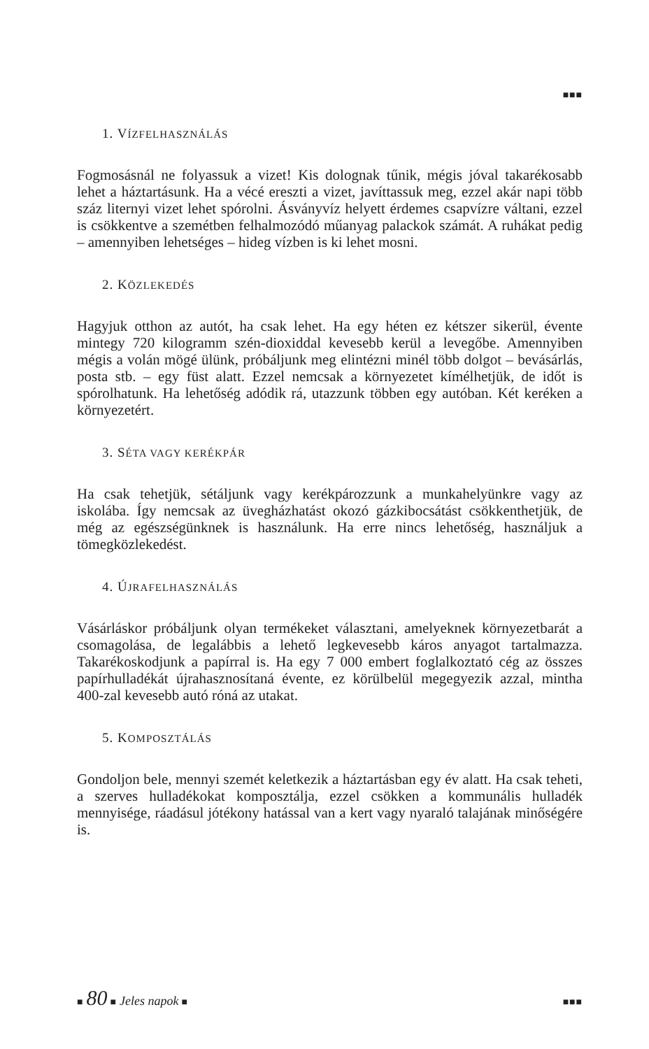■■■
1. VÍZFELHASZNÁLÁS
Fogmosásnál ne folyassuk a vizet! Kis dolognak tűnik, mégis jóval takarékosabb lehet a háztartásunk. Ha a vécé ereszti a vizet, javíttassuk meg, ezzel akár napi több száz liternyi vizet lehet spórolni. Ásványvíz helyett érdemes csapvízre váltani, ezzel is csökkentve a szemétben felhalmozódó műanyag palackok számát. A ruhákat pedig – amennyiben lehetséges – hideg vízben is ki lehet mosni.
2. KÖZLEKEDÉS
Hagyjuk otthon az autót, ha csak lehet. Ha egy héten ez kétszer sikerül, évente mintegy 720 kilogramm szén-dioxiddal kevesebb kerül a levegőbe. Amennyiben mégis a volán mögé ülünk, próbáljunk meg elintézni minél több dolgot – bevásárlás, posta stb. – egy füst alatt. Ezzel nemcsak a környezetet kímélhetjük, de időt is spórolhatunk. Ha lehetőség adódik rá, utazzunk többen egy autóban. Két keréken a környezetért.
3. SÉTA VAGY KERÉKPÁR
Ha csak tehetjük, sétáljunk vagy kerékpározzunk a munkahelyünkre vagy az iskolába. Így nemcsak az üvegházhatást okozó gázkibocsátást csökkenthetjük, de még az egészségünknek is használunk. Ha erre nincs lehetőség, használjuk a tömegközlekedést.
4. ÚJRAFELHASZNÁLÁS
Vásárláskor próbáljunk olyan termékeket választani, amelyeknek környezetbarát a csomagolása, de legalábbis a lehető legkevesebb káros anyagot tartalmazza. Takarékoskodjunk a papírral is. Ha egy 7 000 embert foglalkoztató cég az összes papírhulladékát újrahasznosítaná évente, ez körülbelül megegyezik azzal, mintha 400-zal kevesebb autó róná az utakat.
5. KOMPOSZTÁLÁS
Gondoljon bele, mennyi szemét keletkezik a háztartásban egy év alatt. Ha csak teheti, a szerves hulladékokat komposztálja, ezzel csökken a kommunális hulladék mennyisége, ráadásul jótékony hatással van a kert vagy nyaraló talajának minőségére is.
■ 80 ■ Jeles napok ■ ■■■